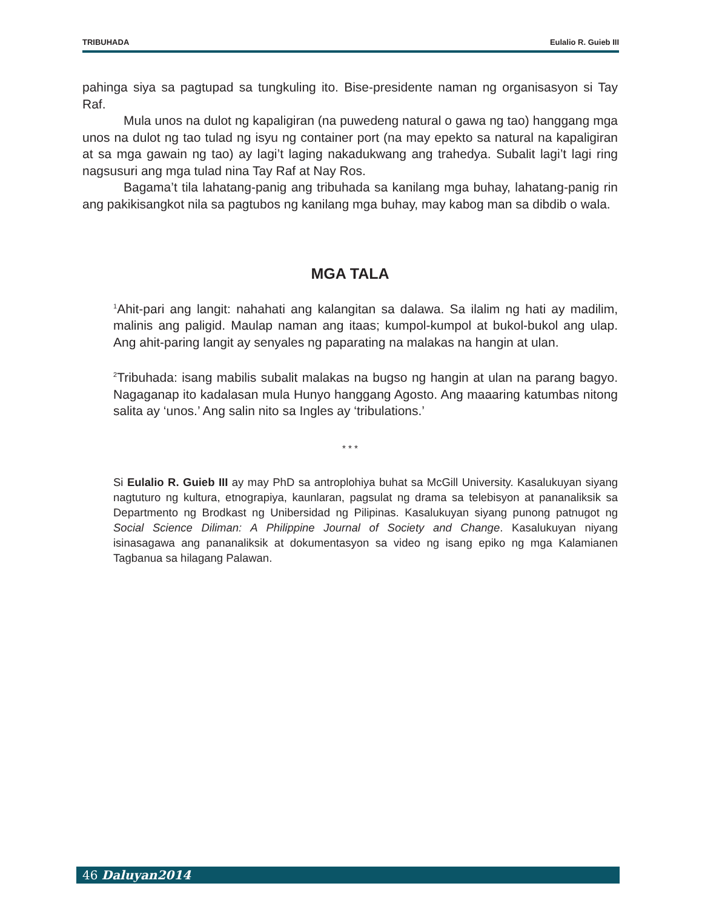TRIBUHADA Eulalio R. Guieb III
pahinga siya sa pagtupad sa tungkuling ito. Bise-presidente naman ng organisasyon si Tay Raf.
Mula unos na dulot ng kapaligiran (na puwedeng natural o gawa ng tao) hanggang mga unos na dulot ng tao tulad ng isyu ng container port (na may epekto sa natural na kapaligiran at sa mga gawain ng tao) ay lagi’t laging nakadukwang ang trahedya. Subalit lagi’t lagi ring nagsusuri ang mga tulad nina Tay Raf at Nay Ros.
Bagama’t tila lahatang-panig ang tribuhada sa kanilang mga buhay, lahatang-panig rin ang pakikisangkot nila sa pagtubos ng kanilang mga buhay, may kabog man sa dibdib o wala.
MGA TALA
<sup>1</sup> Ahit-pari ang langit: nahahati ang kalangitan sa dalawa. Sa ilalim ng hati ay madilim, malinis ang paligid. Maulap naman ang itaas; kumpol-kumpol at bukol-bukol ang ulap. Ang ahit-paring langit ay senyales ng paparating na malakas na hangin at ulan.
<sup>2</sup> Tribuhada: isang mabilis subalit malakas na bugso ng hangin at ulan na parang bagyo. Nagaganap ito kadalasan mula Hunyo hanggang Agosto. Ang maaaring katumbas nitong salita ay ‘unos.’ Ang salin nito sa Ingles ay ‘tribulations.’
* * *
Si Eulalio R. Guieb III ay may PhD sa antroplohiya buhat sa McGill University. Kasalukuyan siyang nagtuturo ng kultura, etnograpiya, kaunlaran, pagsulat ng drama sa telebisyon at pananaliksik sa Departmento ng Brodkast ng Unibersidad ng Pilipinas. Kasalukuyan siyang punong patnugot ng Social Science Diliman: A Philippine Journal of Society and Change. Kasalukuyan niyang isinasagawa ang pananaliksik at dokumentasyon sa video ng isang epiko ng mga Kalamianen Tagbanua sa hilagang Palawan.
46 Daluyan2014